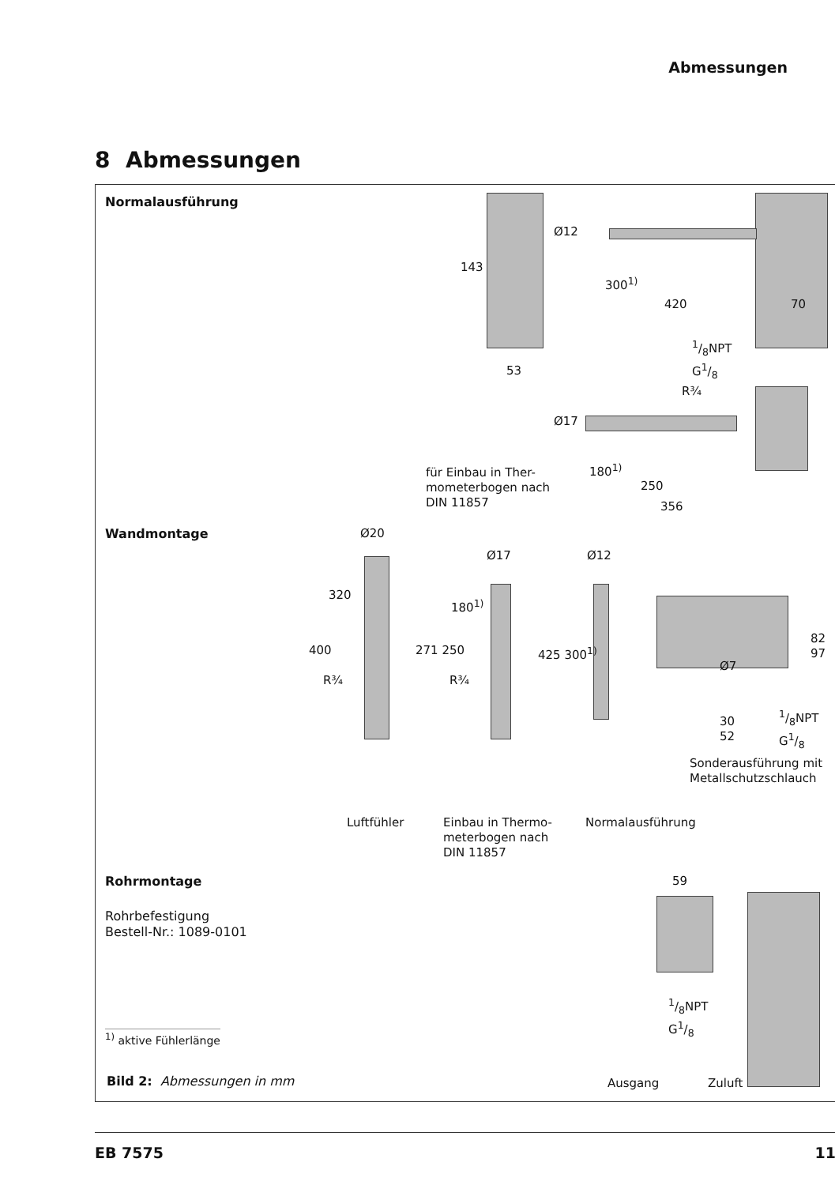Abmessungen
8 Abmessungen
Normalausführung
300<sup>1)</sup>
420 70
143
Ø12
1/8NPT
G1/8
53
R¾
Ø17
180<sup>1)</sup>
250
356
für Einbau in Ther-
mometerbogen nach
DIN 11857
Wandmontage Ø20
Ø17 Ø12
400
320
R¾
271 250
180<sup>1)</sup>
R¾
425 300<sup>1)</sup>
82 97
Ø7
30
52
1/8NPT
G1/8
Sonderausführung mit
Metallschutzschlauch
Luftfühler
Einbau in Thermo-
meterbogen nach
DIN 11857
Normalausführung
Rohrmontage
Rohrbefestigung
Bestell-Nr.: 1089-0101
59
1/8NPT
G1/8
Ausgang Zuluft
<sup>1)</sup> aktive Fühlerlänge
Bild 2: Abmessungen in mm
EB 7575 11